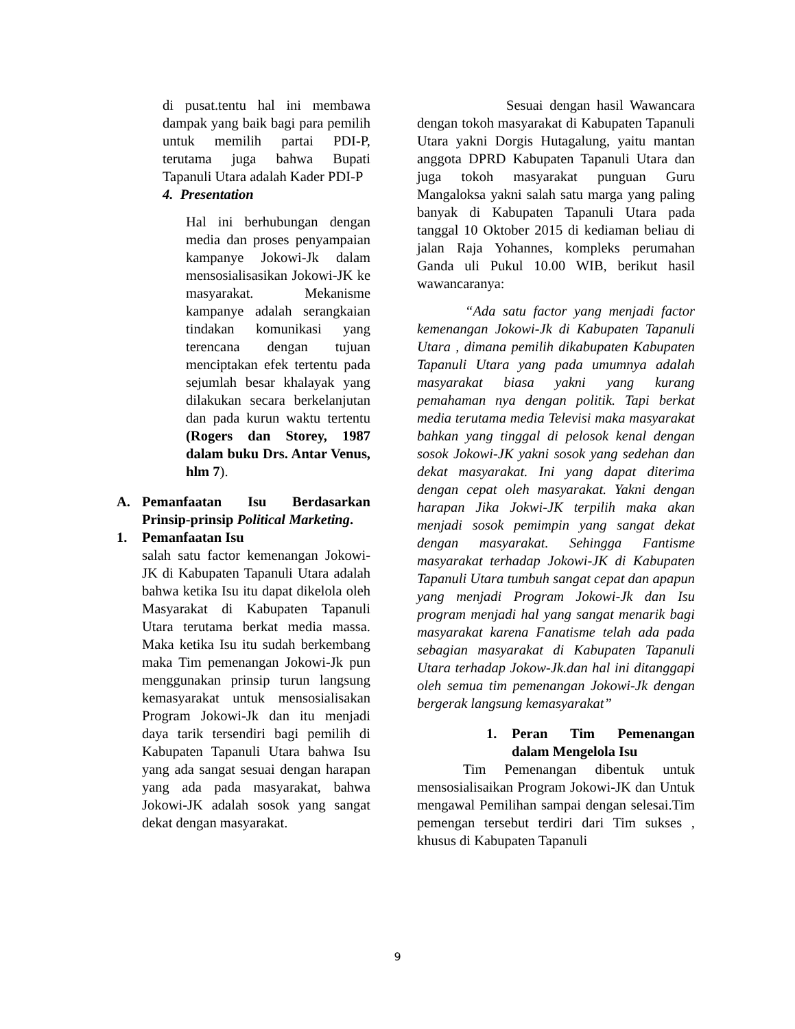di pusat.tentu hal ini membawa dampak yang baik bagi para pemilih untuk memilih partai PDI-P, terutama juga bahwa Bupati Tapanuli Utara adalah Kader PDI-P
4. Presentation
Hal ini berhubungan dengan media dan proses penyampaian kampanye Jokowi-Jk dalam mensosialisasikan Jokowi-JK ke masyarakat. Mekanisme kampanye adalah serangkaian tindakan komunikasi yang terencana dengan tujuan menciptakan efek tertentu pada sejumlah besar khalayak yang dilakukan secara berkelanjutan dan pada kurun waktu tertentu (Rogers dan Storey, 1987 dalam buku Drs. Antar Venus, hlm 7).
A. Pemanfaatan Isu Berdasarkan Prinsip-prinsip Political Marketing.
1. Pemanfaatan Isu
salah satu factor kemenangan Jokowi-JK di Kabupaten Tapanuli Utara adalah bahwa ketika Isu itu dapat dikelola oleh Masyarakat di Kabupaten Tapanuli Utara terutama berkat media massa. Maka ketika Isu itu sudah berkembang maka Tim pemenangan Jokowi-Jk pun menggunakan prinsip turun langsung kemasyarakat untuk mensosialisakan Program Jokowi-Jk dan itu menjadi daya tarik tersendiri bagi pemilih di Kabupaten Tapanuli Utara bahwa Isu yang ada sangat sesuai dengan harapan yang ada pada masyarakat, bahwa Jokowi-JK adalah sosok yang sangat dekat dengan masyarakat.
Sesuai dengan hasil Wawancara dengan tokoh masyarakat di Kabupaten Tapanuli Utara yakni Dorgis Hutagalung, yaitu mantan anggota DPRD Kabupaten Tapanuli Utara dan juga tokoh masyarakat punguan Guru Mangaloksa yakni salah satu marga yang paling banyak di Kabupaten Tapanuli Utara pada tanggal 10 Oktober 2015 di kediaman beliau di jalan Raja Yohannes, kompleks perumahan Ganda uli Pukul 10.00 WIB, berikut hasil wawancaranya:
“Ada satu factor yang menjadi factor kemenangan Jokowi-Jk di Kabupaten Tapanuli Utara , dimana pemilih dikabupaten Kabupaten Tapanuli Utara yang pada umumnya adalah masyarakat biasa yakni yang kurang pemahaman nya dengan politik. Tapi berkat media terutama media Televisi maka masyarakat bahkan yang tinggal di pelosok kenal dengan sosok Jokowi-JK yakni sosok yang sedehan dan dekat masyarakat. Ini yang dapat diterima dengan cepat oleh masyarakat. Yakni dengan harapan Jika Jokwi-JK terpilih maka akan menjadi sosok pemimpin yang sangat dekat dengan masyarakat. Sehingga Fantisme masyarakat terhadap Jokowi-JK di Kabupaten Tapanuli Utara tumbuh sangat cepat dan apapun yang menjadi Program Jokowi-Jk dan Isu program menjadi hal yang sangat menarik bagi masyarakat karena Fanatisme telah ada pada sebagian masyarakat di Kabupaten Tapanuli Utara terhadap Jokow-Jk.dan hal ini ditanggapi oleh semua tim pemenangan Jokowi-Jk dengan bergerak langsung kemasyarakat”
1. Peran Tim Pemenangan dalam Mengelola Isu
Tim Pemenangan dibentuk untuk mensosialisaikan Program Jokowi-JK dan Untuk mengawal Pemilihan sampai dengan selesai.Tim pemengan tersebut terdiri dari Tim sukses , khusus di Kabupaten Tapanuli
9